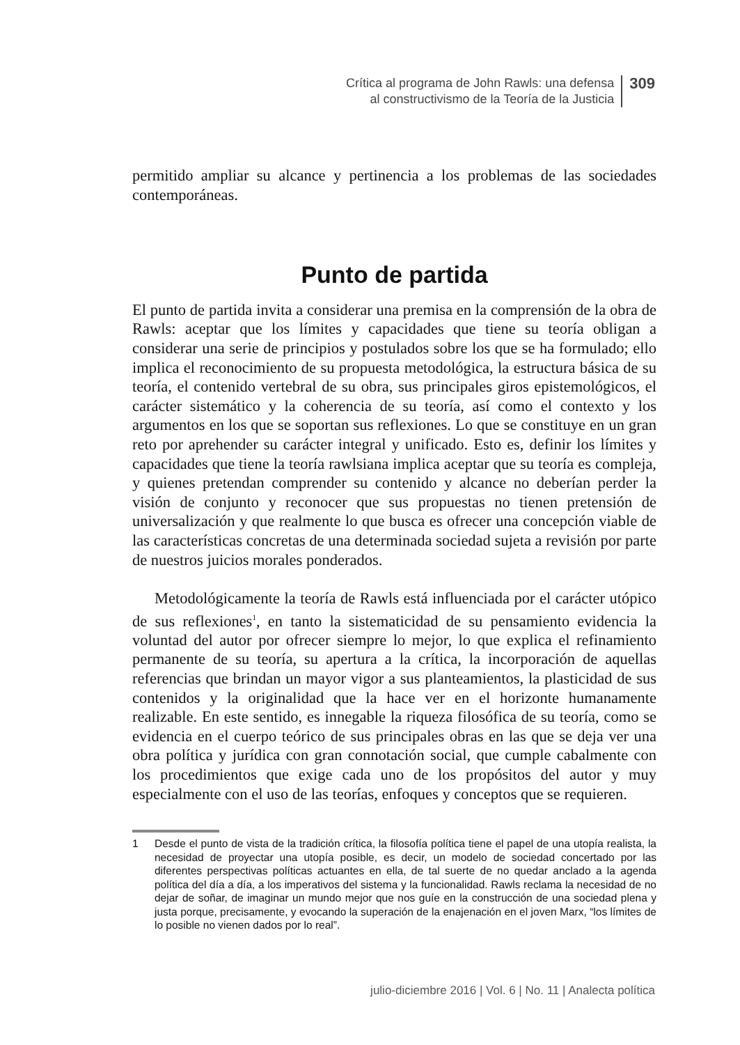Crítica al programa de John Rawls: una defensa
al constructivismo de la Teoría de la Justicia
309
permitido ampliar su alcance y pertinencia a los problemas de las sociedades contemporáneas.
Punto de partida
El punto de partida invita a considerar una premisa en la comprensión de la obra de Rawls: aceptar que los límites y capacidades que tiene su teoría obligan a considerar una serie de principios y postulados sobre los que se ha formulado; ello implica el reconocimiento de su propuesta metodológica, la estructura básica de su teoría, el contenido vertebral de su obra, sus principales giros epistemológicos, el carácter sistemático y la coherencia de su teoría, así como el contexto y los argumentos en los que se soportan sus reflexiones. Lo que se constituye en un gran reto por aprehender su carácter integral y unificado. Esto es, definir los límites y capacidades que tiene la teoría rawlsiana implica aceptar que su teoría es compleja, y quienes pretendan comprender su contenido y alcance no deberían perder la visión de conjunto y reconocer que sus propuestas no tienen pretensión de universalización y que realmente lo que busca es ofrecer una concepción viable de las características concretas de una determinada sociedad sujeta a revisión por parte de nuestros juicios morales ponderados.
Metodológicamente la teoría de Rawls está influenciada por el carácter utópico de sus reflexiones<sup>1</sup>, en tanto la sistematicidad de su pensamiento evidencia la voluntad del autor por ofrecer siempre lo mejor, lo que explica el refinamiento permanente de su teoría, su apertura a la crítica, la incorporación de aquellas referencias que brindan un mayor vigor a sus planteamientos, la plasticidad de sus contenidos y la originalidad que la hace ver en el horizonte humanamente realizable. En este sentido, es innegable la riqueza filosófica de su teoría, como se evidencia en el cuerpo teórico de sus principales obras en las que se deja ver una obra política y jurídica con gran connotación social, que cumple cabalmente con los procedimientos que exige cada uno de los propósitos del autor y muy especialmente con el uso de las teorías, enfoques y conceptos que se requieren.
1 Desde el punto de vista de la tradición crítica, la filosofía política tiene el papel de una utopía realista, la necesidad de proyectar una utopía posible, es decir, un modelo de sociedad concertado por las diferentes perspectivas políticas actuantes en ella, de tal suerte de no quedar anclado a la agenda política del día a día, a los imperativos del sistema y la funcionalidad. Rawls reclama la necesidad de no dejar de soñar, de imaginar un mundo mejor que nos guíe en la construcción de una sociedad plena y justa porque, precisamente, y evocando la superación de la enajenación en el joven Marx, “los límites de lo posible no vienen dados por lo real”.
julio-diciembre 2016 | Vol. 6 | No. 11 | Analecta política